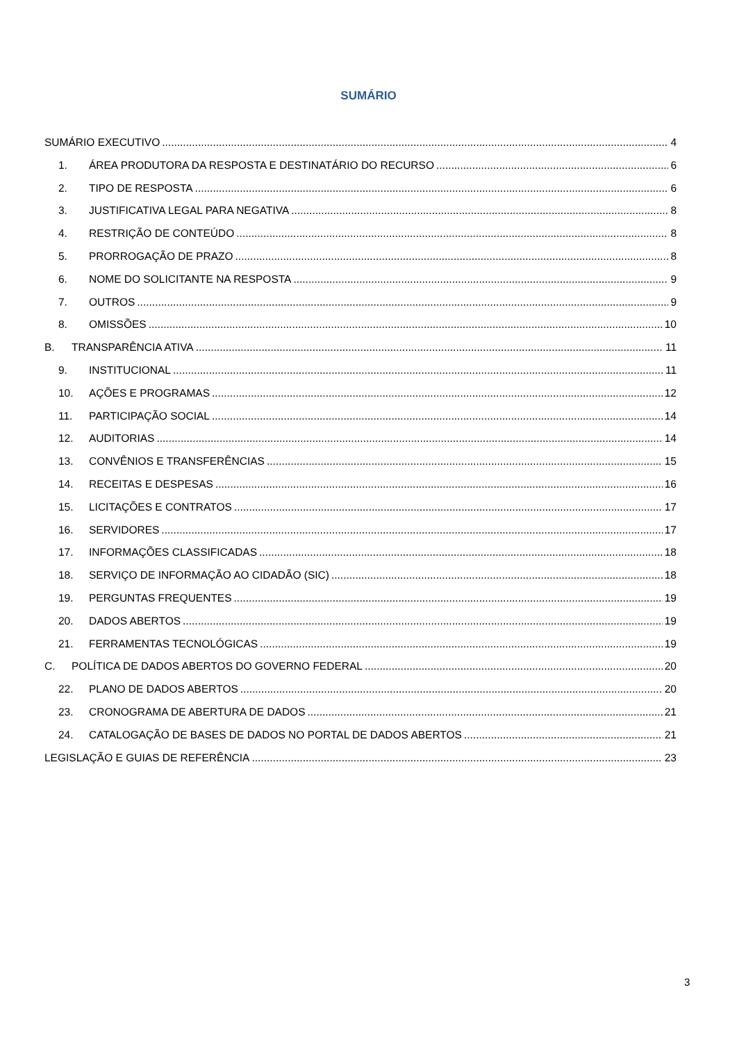SUMÁRIO
SUMÁRIO EXECUTIVO 4
1. ÁREA PRODUTORA DA RESPOSTA E DESTINATÁRIO DO RECURSO 6
2. TIPO DE RESPOSTA 6
3. JUSTIFICATIVA LEGAL PARA NEGATIVA 8
4. RESTRIÇÃO DE CONTEÚDO 8
5. PRORROGAÇÃO DE PRAZO 8
6. NOME DO SOLICITANTE NA RESPOSTA 9
7. OUTROS 9
8. OMISSÕES 10
B. TRANSPARÊNCIA ATIVA 11
9. INSTITUCIONAL 11
10. AÇÕES E PROGRAMAS 12
11. PARTICIPAÇÃO SOCIAL 14
12. AUDITORIAS 14
13. CONVÊNIOS E TRANSFERÊNCIAS 15
14. RECEITAS E DESPESAS 16
15. LICITAÇÕES E CONTRATOS 17
16. SERVIDORES 17
17. INFORMAÇÕES CLASSIFICADAS 18
18. SERVIÇO DE INFORMAÇÃO AO CIDADÃO (SIC) 18
19. PERGUNTAS FREQUENTES 19
20. DADOS ABERTOS 19
21. FERRAMENTAS TECNOLÓGICAS 19
C. POLÍTICA DE DADOS ABERTOS DO GOVERNO FEDERAL 20
22. PLANO DE DADOS ABERTOS 20
23. CRONOGRAMA DE ABERTURA DE DADOS 21
24. CATALOGAÇÃO DE BASES DE DADOS NO PORTAL DE DADOS ABERTOS 21
LEGISLAÇÃO E GUIAS DE REFERÊNCIA 23
3